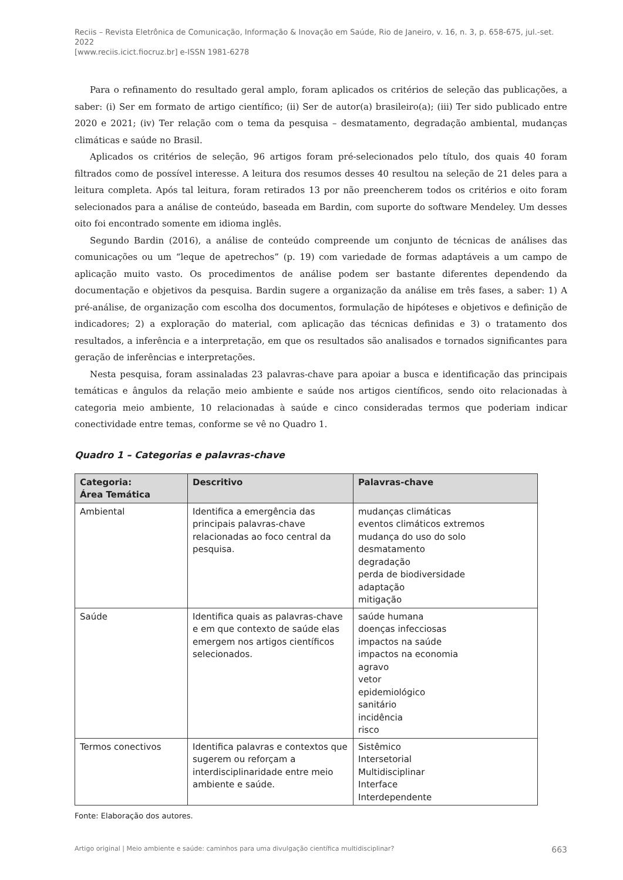Reciis – Revista Eletrônica de Comunicação, Informação & Inovação em Saúde, Rio de Janeiro, v. 16, n. 3, p. 658-675, jul.-set. 2022
[www.reciis.icict.fiocruz.br] e-ISSN 1981-6278
Para o refinamento do resultado geral amplo, foram aplicados os critérios de seleção das publicações, a saber: (i) Ser em formato de artigo científico; (ii) Ser de autor(a) brasileiro(a); (iii) Ter sido publicado entre 2020 e 2021; (iv) Ter relação com o tema da pesquisa – desmatamento, degradação ambiental, mudanças climáticas e saúde no Brasil.
Aplicados os critérios de seleção, 96 artigos foram pré-selecionados pelo título, dos quais 40 foram filtrados como de possível interesse. A leitura dos resumos desses 40 resultou na seleção de 21 deles para a leitura completa. Após tal leitura, foram retirados 13 por não preencherem todos os critérios e oito foram selecionados para a análise de conteúdo, baseada em Bardin, com suporte do software Mendeley. Um desses oito foi encontrado somente em idioma inglês.
Segundo Bardin (2016), a análise de conteúdo compreende um conjunto de técnicas de análises das comunicações ou um “leque de apetrechos” (p. 19) com variedade de formas adaptáveis a um campo de aplicação muito vasto. Os procedimentos de análise podem ser bastante diferentes dependendo da documentação e objetivos da pesquisa. Bardin sugere a organização da análise em três fases, a saber: 1) A pré-análise, de organização com escolha dos documentos, formulação de hipóteses e objetivos e definição de indicadores; 2) a exploração do material, com aplicação das técnicas definidas e 3) o tratamento dos resultados, a inferência e a interpretação, em que os resultados são analisados e tornados significantes para geração de inferências e interpretações.
Nesta pesquisa, foram assinaladas 23 palavras-chave para apoiar a busca e identificação das principais temáticas e ângulos da relação meio ambiente e saúde nos artigos científicos, sendo oito relacionadas à categoria meio ambiente, 10 relacionadas à saúde e cinco consideradas termos que poderiam indicar conectividade entre temas, conforme se vê no Quadro 1.
Quadro 1 – Categorias e palavras-chave
| Categoria: Área Temática | Descritivo | Palavras-chave |
| --- | --- | --- |
| Ambiental | Identifica a emergência das principais palavras-chave relacionadas ao foco central da pesquisa. | mudanças climáticas eventos climáticos extremos mudança do uso do solo desmatamento degradação perda de biodiversidade adaptação mitigação |
| Saúde | Identifica quais as palavras-chave e em que contexto de saúde elas emergem nos artigos científicos selecionados. | saúde humana doenças infecciosas impactos na saúde impactos na economia agravo vetor epidemiológico sanitário incidência risco |
| Termos conectivos | Identifica palavras e contextos que sugerem ou reforçam a interdisciplinaridade entre meio ambiente e saúde. | Sistêmico Intersetorial Multidisciplinar Interface Interdependente |
Fonte: Elaboração dos autores.
Artigo original | Meio ambiente e saúde: caminhos para uma divulgação científica multidisciplinar? 663